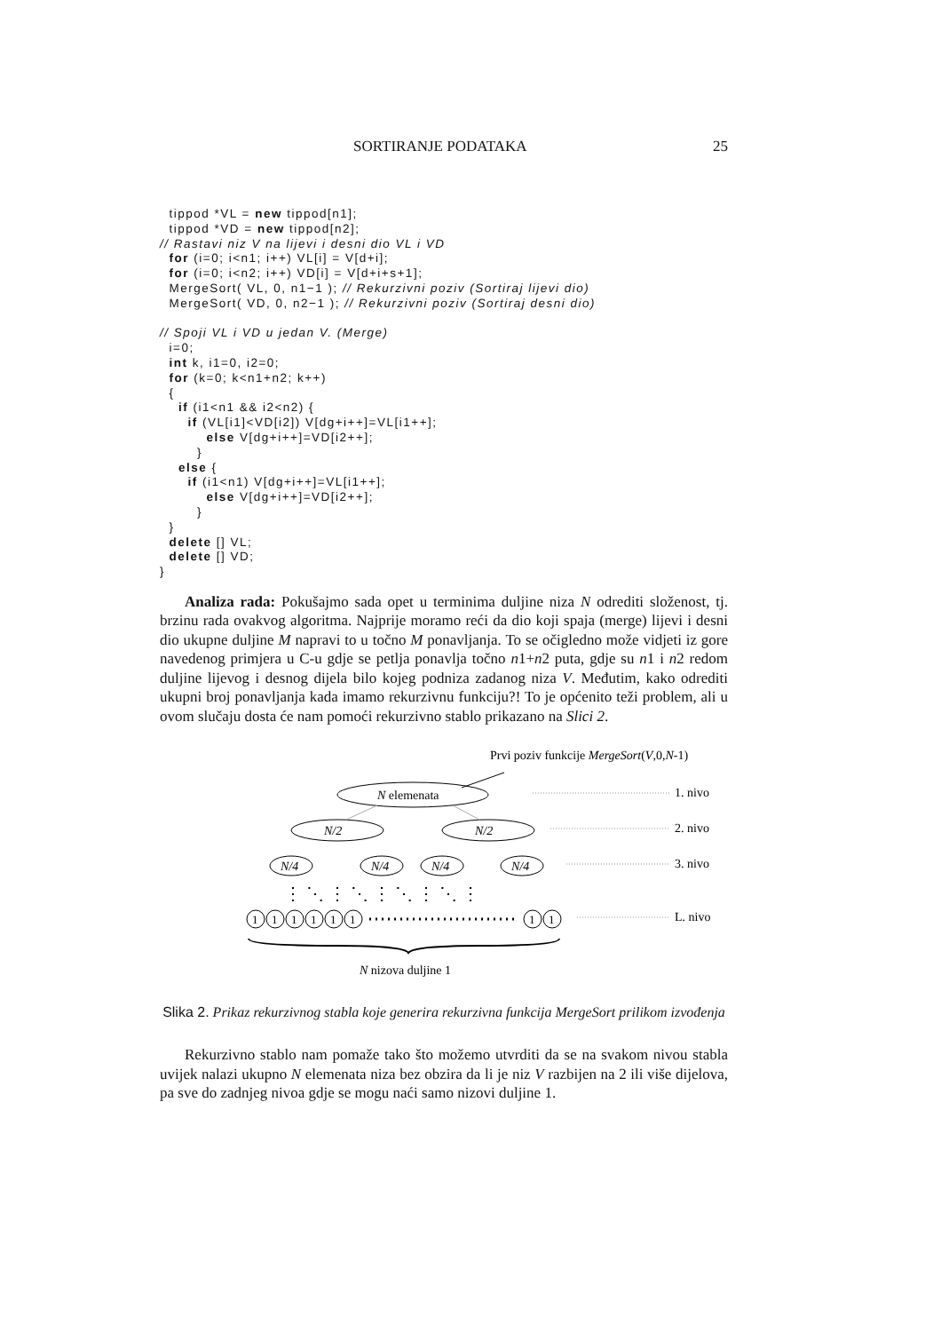SORTIRANJE PODATAKA 25
  tippod *VL = new tippod[n1];
  tippod *VD = new tippod[n2];
// Rastavi niz V na lijevi i desni dio VL i VD
  for (i=0; i<n1; i++) VL[i] = V[d+i];
  for (i=0; i<n2; i++) VD[i] = V[d+i+s+1];
  MergeSort( VL, 0, n1−1 ); // Rekurzivni poziv (Sortiraj lijevi dio)
  MergeSort( VD, 0, n2−1 ); // Rekurzivni poziv (Sortiraj desni dio)

// Spoji VL i VD u jedan V. (Merge)
  i=0;
  int k, i1=0, i2=0;
  for (k=0; k<n1+n2; k++)
  {
    if (i1<n1 && i2<n2) {
      if (VL[i1]<VD[i2]) V[dg+i++]=VL[i1++];
          else V[dg+i++]=VD[i2++];
        }
    else {
      if (i1<n1) V[dg+i++]=VL[i1++];
          else V[dg+i++]=VD[i2++];
        }
  }
  delete [] VL;
  delete [] VD;
}
Analiza rada: Pokušajmo sada opet u terminima duljine niza N odrediti složenost, tj. brzinu rada ovakvog algoritma. Najprije moramo reći da dio koji spaja (merge) lijevi i desni dio ukupne duljine M napravi to u točno M ponavljanja. To se očigledno može vidjeti iz gore navedenog primjera u C-u gdje se petlja ponavlja točno n1+n2 puta, gdje su n1 i n2 redom duljine lijevog i desnog dijela bilo kojeg podniza zadanog niza V. Međutim, kako odrediti ukupni broj ponavljanja kada imamo rekurzivnu funkciju?! To je općenito teži problem, ali u ovom slučaju dosta će nam pomoći rekurzivno stablo prikazano na Slici 2.
Prvi poziv funkcije MergeSort(V,0,N-1)
N elemenata
N/2
N/2
N/4
N/4
N/4
N/4
⋮ ⋱ ⋮ ⋱ ⋮ ⋱ ⋮ ⋱ ⋮
1
1
1
1
1
1
1
1
N nizova duljine 1
1. nivo
2. nivo
3. nivo
L. nivo
Slika 2. Prikaz rekurzivnog stabla koje generira rekurzivna funkcija MergeSort prilikom izvođenja
Rekurzivno stablo nam pomaže tako što možemo utvrditi da se na svakom nivou stabla uvijek nalazi ukupno N elemenata niza bez obzira da li je niz V razbijen na 2 ili više dijelova, pa sve do zadnjeg nivoa gdje se mogu naći samo nizovi duljine 1.